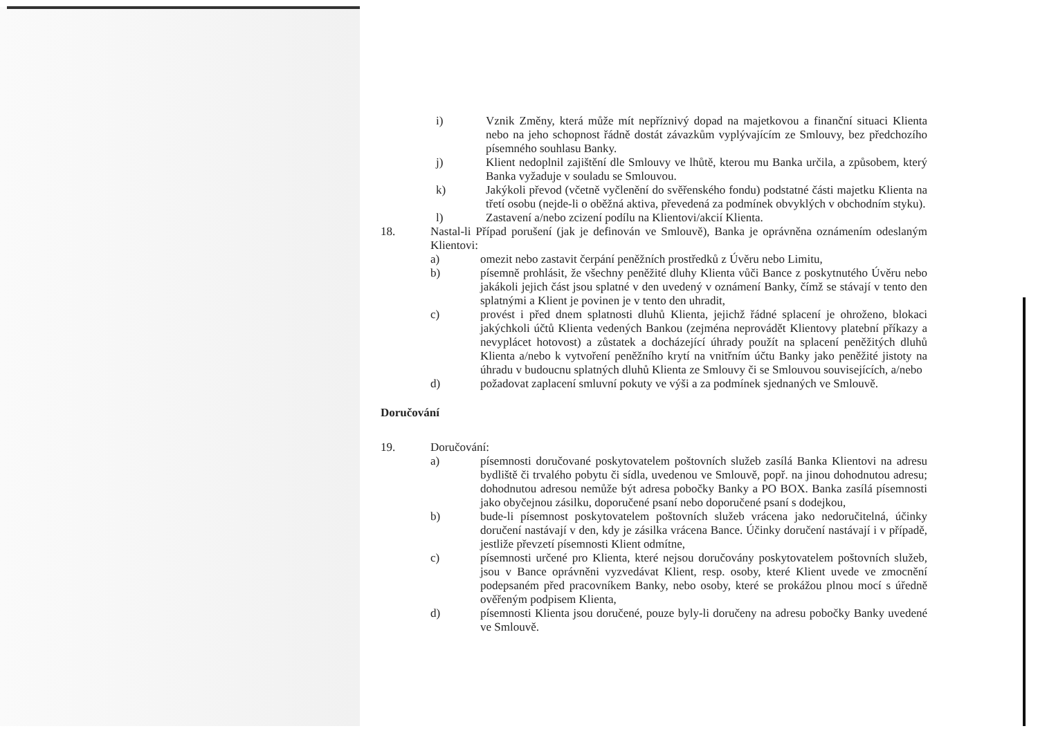i) Vznik Změny, která může mít nepříznivý dopad na majetkovou a finanční situaci Klienta nebo na jeho schopnost řádně dostát závazkům vyplývajícím ze Smlouvy, bez předchozího písemného souhlasu Banky.
j) Klient nedoplnil zajištění dle Smlouvy ve lhůtě, kterou mu Banka určila, a způsobem, který Banka vyžaduje v souladu se Smlouvou.
k) Jakýkoli převod (včetně vyčlenění do svěřenského fondu) podstatné části majetku Klienta na třetí osobu (nejde-li o oběžná aktiva, převedená za podmínek obvyklých v obchodním styku).
l) Zastavení a/nebo zcizení podílu na Klientovi/akcií Klienta.
18. Nastal-li Případ porušení (jak je definován ve Smlouvě), Banka je oprávněna oznámením odeslaným Klientovi:
a) omezit nebo zastavit čerpání peněžních prostředků z Úvěru nebo Limitu,
b) písemně prohlásit, že všechny peněžité dluhy Klienta vůči Bance z poskytnutého Úvěru nebo jakákoli jejich část jsou splatné v den uvedený v oznámení Banky, čímž se stávají v tento den splatnými a Klient je povinen je v tento den uhradit,
c) provést i před dnem splatnosti dluhů Klienta, jejichž řádné splacení je ohroženo, blokaci jakýchkoli účtů Klienta vedených Bankou (zejména neprovádět Klientovy platební příkazy a nevyplácet hotovost) a zůstatek a docházející úhrady použít na splacení peněžitých dluhů Klienta a/nebo k vytvoření peněžního krytí na vnitřním účtu Banky jako peněžité jistoty na úhradu v budoucnu splatných dluhů Klienta ze Smlouvy či se Smlouvou souvisejících, a/nebo
d) požadovat zaplacení smluvní pokuty ve výši a za podmínek sjednaných ve Smlouvě.
Doručování
19. Doručování:
a) písemnosti doručované poskytovatelem poštovních služeb zasílá Banka Klientovi na adresu bydliště či trvalého pobytu či sídla, uvedenou ve Smlouvě, popř. na jinou dohodnutou adresu; dohodnutou adresou nemůže být adresa pobočky Banky a PO BOX. Banka zasílá písemnosti jako obyčejnou zásilku, doporučené psaní nebo doporučené psaní s dodejkou,
b) bude-li písemnost poskytovatelem poštovních služeb vrácena jako nedoručitelná, účinky doručení nastávají v den, kdy je zásilka vrácena Bance. Účinky doručení nastávají i v případě, jestliže převzetí písemnosti Klient odmítne,
c) písemnosti určené pro Klienta, které nejsou doručovány poskytovatelem poštovních služeb, jsou v Bance oprávněni vyzvedávat Klient, resp. osoby, které Klient uvede ve zmocnění podepsaném před pracovníkem Banky, nebo osoby, které se prokážou plnou mocí s úředně ověřeným podpisem Klienta,
d) písemnosti Klienta jsou doručené, pouze byly-li doručeny na adresu pobočky Banky uvedené ve Smlouvě.